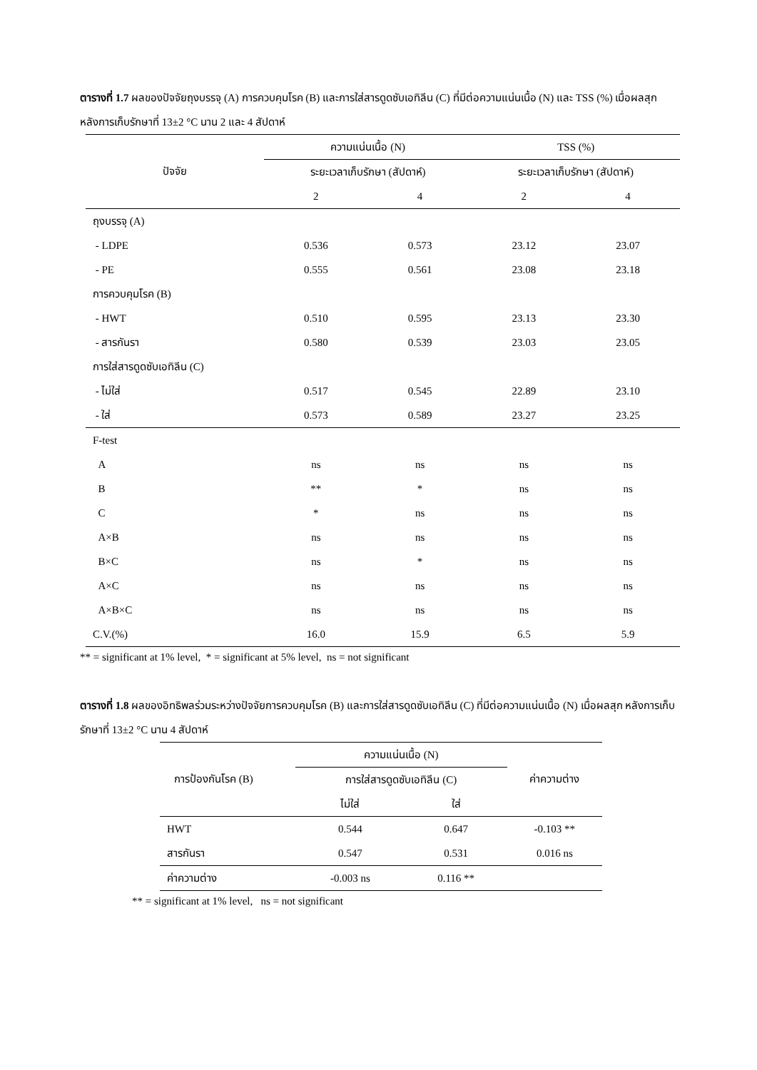ตารางที่ 1.7 ผลของปัจจัยถุงบรรจุ (A) การควบคุมโรค (B) และการใส่สารดูดซับเอทิลีน (C) ที่มีต่อความแน่นเนื้อ (N) และ TSS (%) เมื่อผลสุก หลังการเก็บรักษาที่ 13±2 °C นาน 2 และ 4 สัปดาห์
| ปัจจัย | ความแน่นเนื้อ (N) | | TSS (%) | |
| --- | --- | --- | --- | --- |
| | ระยะเวลาเก็บรักษา (สัปดาห์) | | ระยะเวลาเก็บรักษา (สัปดาห์) | |
| | 2 | 4 | 2 | 4 |
| ถุงบรรจุ (A) | | | | |
| - LDPE | 0.536 | 0.573 | 23.12 | 23.07 |
| - PE | 0.555 | 0.561 | 23.08 | 23.18 |
| การควบคุมโรค (B) | | | | |
| - HWT | 0.510 | 0.595 | 23.13 | 23.30 |
| - สารกันรา | 0.580 | 0.539 | 23.03 | 23.05 |
| การใส่สารดูดซับเอทิลีน (C) | | | | |
| - ไม่ใส่ | 0.517 | 0.545 | 22.89 | 23.10 |
| - ใส่ | 0.573 | 0.589 | 23.27 | 23.25 |
| F-test | | | | |
| A | ns | ns | ns | ns |
| B | ** | * | ns | ns |
| C | * | ns | ns | ns |
| A×B | ns | ns | ns | ns |
| B×C | ns | * | ns | ns |
| A×C | ns | ns | ns | ns |
| A×B×C | ns | ns | ns | ns |
| C.V.(%) | 16.0 | 15.9 | 6.5 | 5.9 |
** = significant at 1% level, * = significant at 5% level, ns = not significant
ตารางที่ 1.8 ผลของอิทธิพลร่วมระหว่างปัจจัยการควบคุมโรค (B) และการใส่สารดูดซับเอทิลีน (C) ที่มีต่อความแน่นเนื้อ (N) เมื่อผลสุก หลังการเก็บรักษาที่ 13±2 °C นาน 4 สัปดาห์
| การป้องกันโรค (B) | ความแน่นเนื้อ (N) | | ค่าความต่าง |
| --- | --- | --- | --- |
| | การใส่สารดูดซับเอทิลีน (C) | | |
| | ไม่ใส่ | ใส่ | |
| HWT | 0.544 | 0.647 | -0.103 ** |
| สารกันรา | 0.547 | 0.531 | 0.016 ns |
| ค่าความต่าง | -0.003 ns | 0.116 ** | |
** = significant at 1% level, ns = not significant